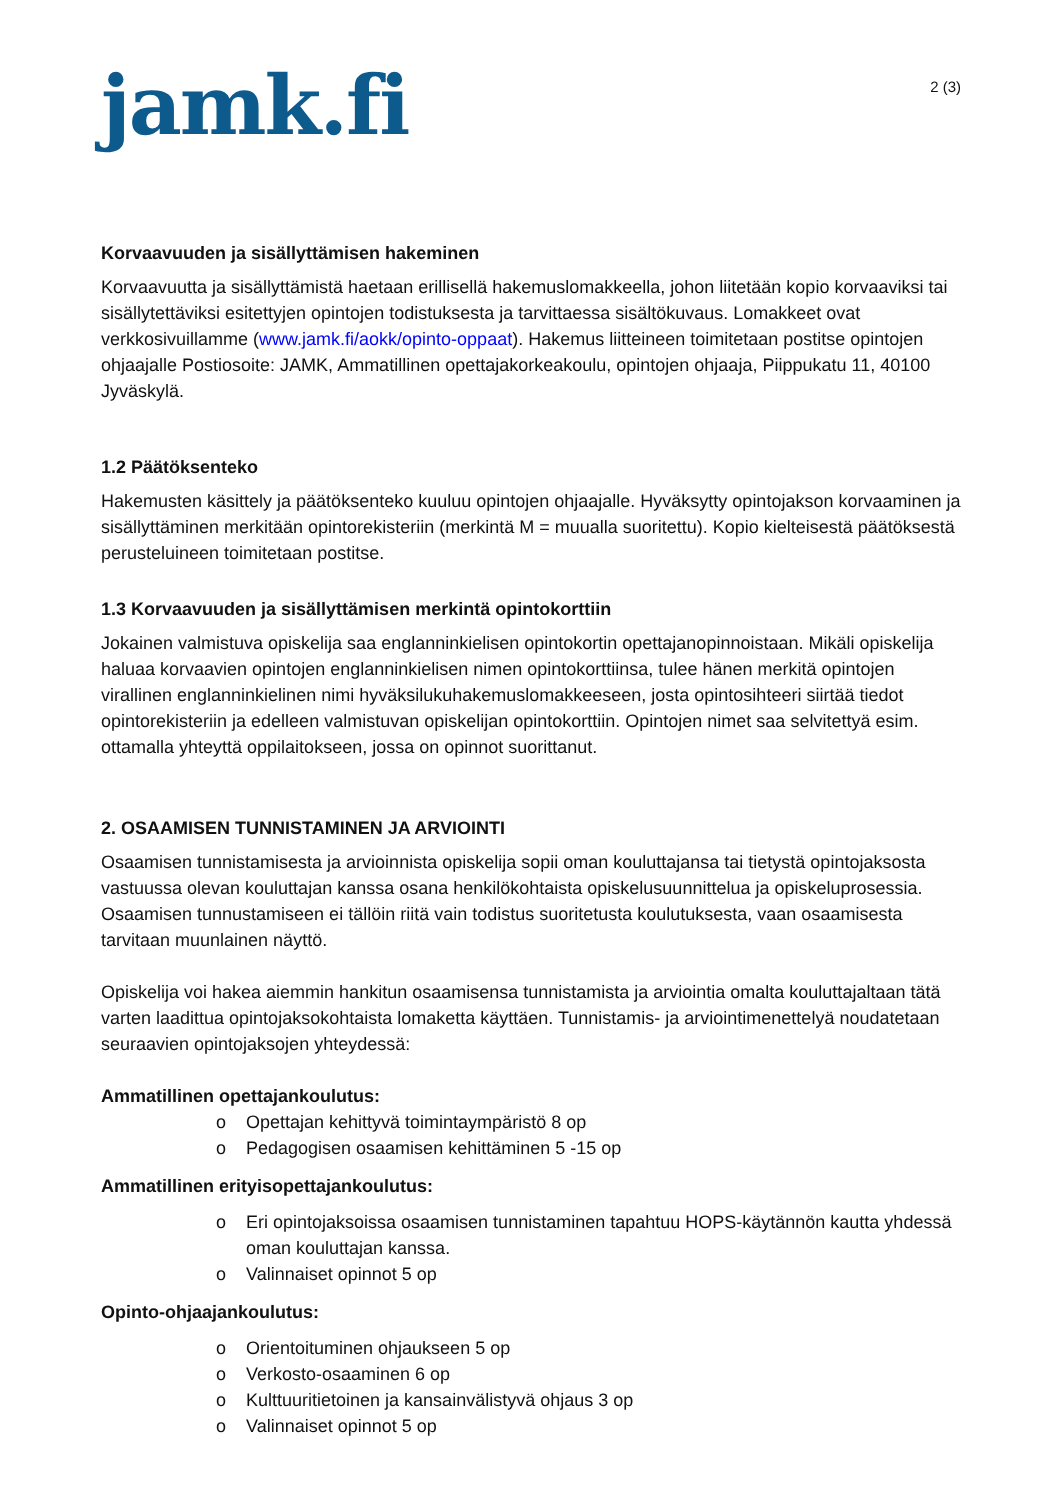jamk.fi
2 (3)
Korvaavuuden ja sisällyttämisen hakeminen
Korvaavuutta ja sisällyttämistä haetaan erillisellä hakemuslomakkeella, johon liitetään kopio korvaaviksi tai sisällytettäviksi esitettyjen opintojen todistuksesta ja tarvittaessa sisältökuvaus. Lomakkeet ovat verkkosivuillamme (www.jamk.fi/aokk/opinto-oppaat). Hakemus liitteineen toimitetaan postitse opintojen ohjaajalle Postiosoite: JAMK, Ammatillinen opettajakorkeakoulu, opintojen ohjaaja, Piippukatu 11, 40100 Jyväskylä.
1.2 Päätöksenteko
Hakemusten käsittely ja päätöksenteko kuuluu opintojen ohjaajalle. Hyväksytty opintojakson korvaaminen ja sisällyttäminen merkitään opintorekisteriin (merkintä M = muualla suoritettu). Kopio kielteisestä päätöksestä perusteluineen toimitetaan postitse.
1.3 Korvaavuuden ja sisällyttämisen merkintä opintokorttiin
Jokainen valmistuva opiskelija saa englanninkielisen opintokortin opettajanopinnoistaan. Mikäli opiskelija haluaa korvaavien opintojen englanninkielisen nimen opintokorttiinsa, tulee hänen merkitä opintojen virallinen englanninkielinen nimi hyväksilukuhakemuslomakkeeseen, josta opintosihteeri siirtää tiedot opintorekisteriin ja edelleen valmistuvan opiskelijan opintokorttiin. Opintojen nimet saa selvitettyä esim. ottamalla yhteyttä oppilaitokseen, jossa on opinnot suorittanut.
2. OSAAMISEN TUNNISTAMINEN JA ARVIOINTI
Osaamisen tunnistamisesta ja arvioinnista opiskelija sopii oman kouluttajansa tai tietystä opintojaksosta vastuussa olevan kouluttajan kanssa osana henkilökohtaista opiskelusuunnittelua ja opiskeluprosessia. Osaamisen tunnustamiseen ei tällöin riitä vain todistus suoritetusta koulutuksesta, vaan osaamisesta tarvitaan muunlainen näyttö.
Opiskelija voi hakea aiemmin hankitun osaamisensa tunnistamista ja arviointia omalta kouluttajaltaan tätä varten laadittua opintojaksokohtaista lomaketta käyttäen. Tunnistamis- ja arviointimenettelyä noudatetaan seuraavien opintojaksojen yhteydessä:
Ammatillinen opettajankoulutus:
o Opettajan kehittyvä toimintaympäristö 8 op
o Pedagogisen osaamisen kehittäminen 5 -15 op
Ammatillinen erityisopettajankoulutus:
o Eri opintojaksoissa osaamisen tunnistaminen tapahtuu HOPS-käytännön kautta yhdessä oman kouluttajan kanssa.
o Valinnaiset opinnot 5 op
Opinto-ohjaajankoulutus:
o Orientoituminen ohjaukseen 5 op
o Verkosto-osaaminen 6 op
o Kulttuuritietoinen ja kansainvälistyvä ohjaus 3 op
o Valinnaiset opinnot 5 op